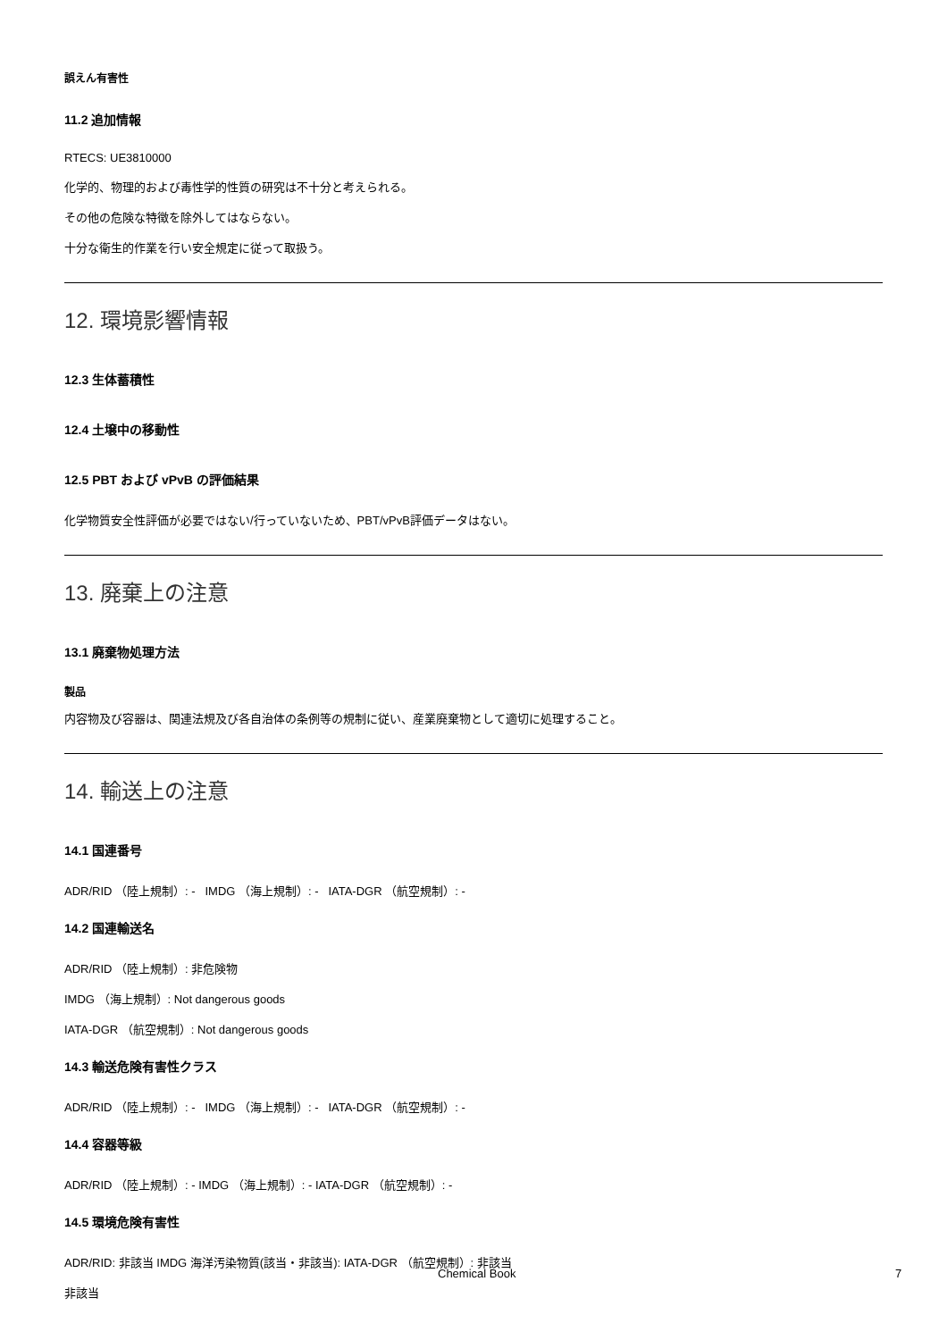誤えん有害性
11.2 追加情報
RTECS: UE3810000
化学的、物理的および毒性学的性質の研究は不十分と考えられる。
その他の危険な特徴を除外してはならない。
十分な衛生的作業を行い安全規定に従って取扱う。
12. 環境影響情報
12.3 生体蓄積性
12.4 土壌中の移動性
12.5 PBT および vPvB の評価結果
化学物質安全性評価が必要ではない/行っていないため、PBT/vPvB評価データはない。
13. 廃棄上の注意
13.1 廃棄物処理方法
製品
内容物及び容器は、関連法規及び各自治体の条例等の規制に従い、産業廃棄物として適切に処理すること。
14. 輸送上の注意
14.1 国連番号
ADR/RID （陸上規制）: - IMDG （海上規制）: - IATA-DGR （航空規制）: -
14.2 国連輸送名
ADR/RID （陸上規制）: 非危険物
IMDG （海上規制）: Not dangerous goods
IATA-DGR （航空規制）: Not dangerous goods
14.3 輸送危険有害性クラス
ADR/RID （陸上規制）: - IMDG （海上規制）: - IATA-DGR （航空規制）: -
14.4 容器等級
ADR/RID （陸上規制）: - IMDG （海上規制）: - IATA-DGR （航空規制）: -
14.5 環境危険有害性
ADR/RID: 非該当 IMDG 海洋汚染物質(該当・非該当): IATA-DGR （航空規制）: 非該当
非該当
Chemical Book 7